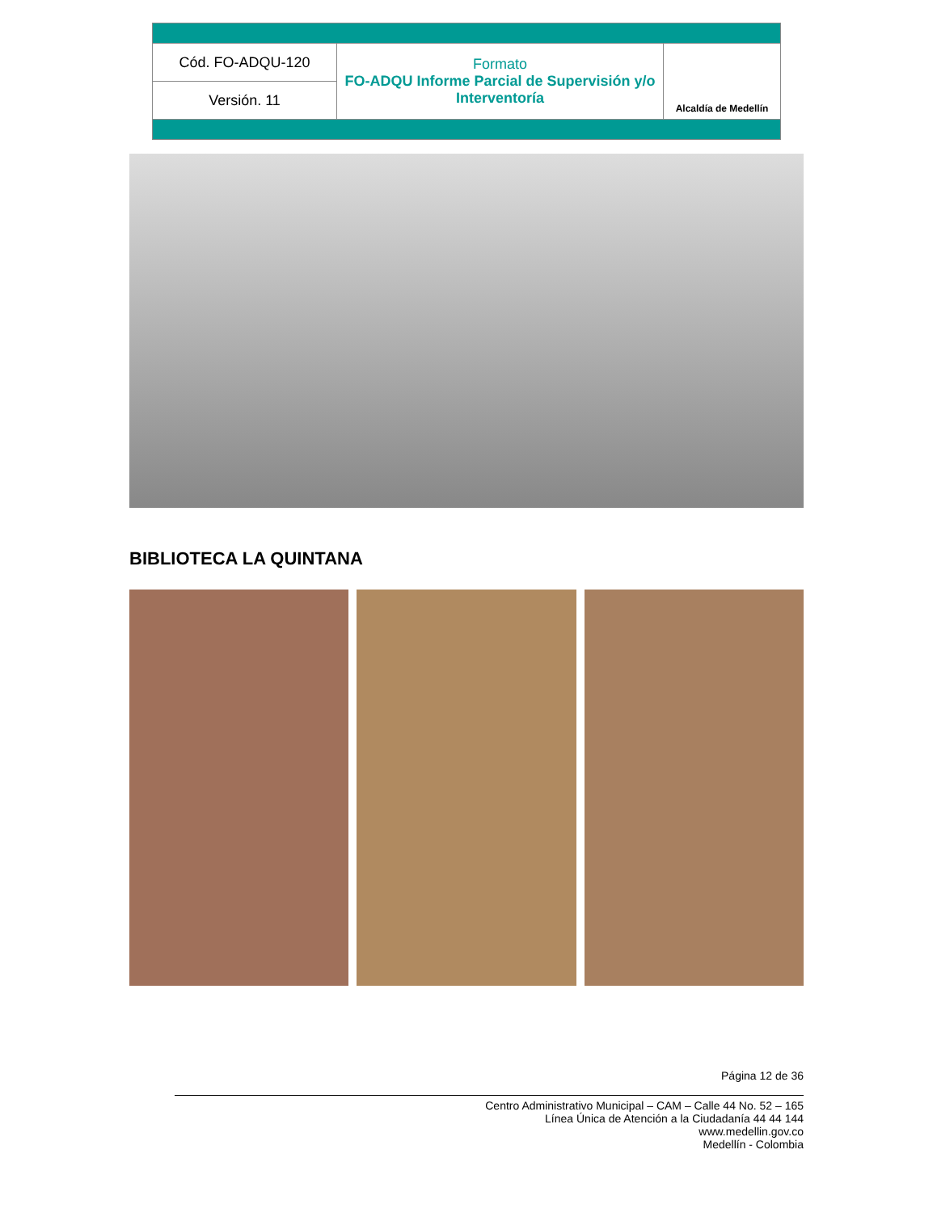| Cód. FO-ADQU-120 | Formato FO-ADQU Informe Parcial de Supervisión y/o Interventoría | Alcaldía de Medellín |
| Versión. 11 | | |
BIBLIOTECA LA QUINTANA
Página 12 de 36
Centro Administrativo Municipal – CAM – Calle 44 No. 52 – 165
Línea Única de Atención a la Ciudadanía 44 44 144
www.medellin.gov.co
Medellín - Colombia